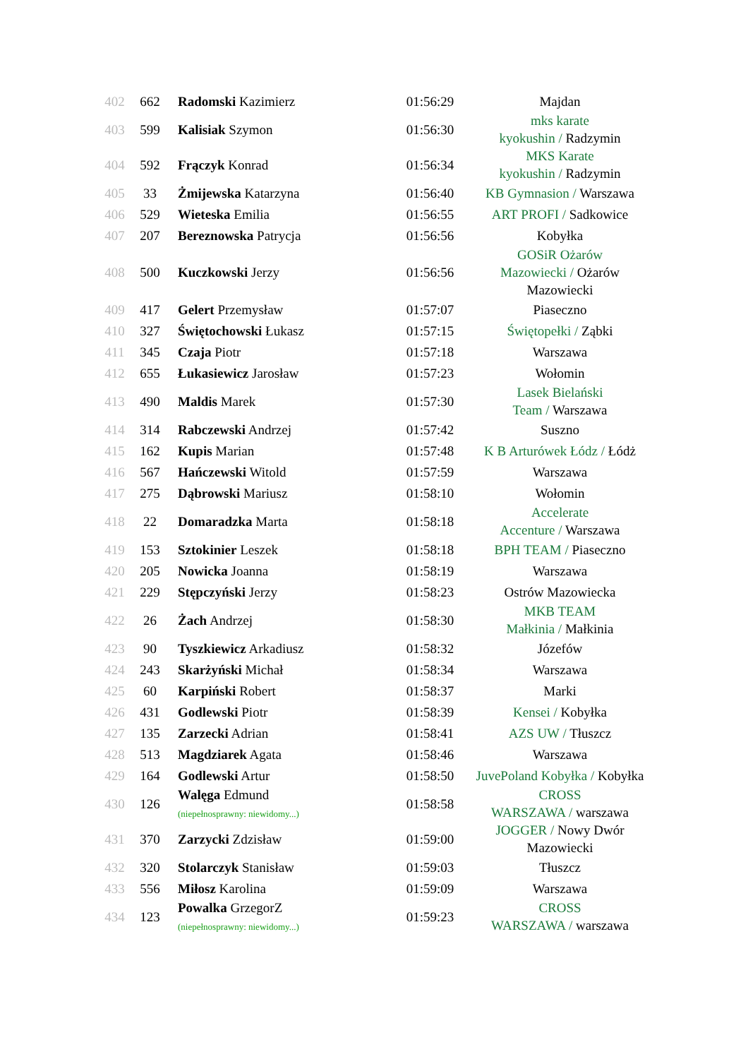| 402 | 662 | Radomski Kazimierz | 01:56:29 | Majdan |
| 403 | 599 | Kalisiak Szymon | 01:56:30 | mks karate kyokushin / Radzymin |
| 404 | 592 | Frączyk Konrad | 01:56:34 | MKS Karate kyokushin / Radzymin |
| 405 | 33 | Żmijewska Katarzyna | 01:56:40 | KB Gymnasion / Warszawa |
| 406 | 529 | Wieteska Emilia | 01:56:55 | ART PROFI / Sadkowice |
| 407 | 207 | Bereznowska Patrycja | 01:56:56 | Kobyłka |
| 408 | 500 | Kuczkowski Jerzy | 01:56:56 | GOSiR Ożarów Mazowiecki / Ożarów Mazowiecki |
| 409 | 417 | Gelert Przemysław | 01:57:07 | Piaseczno |
| 410 | 327 | Świętochowski Łukasz | 01:57:15 | Świętopełki / Ząbki |
| 411 | 345 | Czaja Piotr | 01:57:18 | Warszawa |
| 412 | 655 | Łukasiewicz Jarosław | 01:57:23 | Wołomin |
| 413 | 490 | Maldis Marek | 01:57:30 | Lasek Bielański Team / Warszawa |
| 414 | 314 | Rabczewski Andrzej | 01:57:42 | Suszno |
| 415 | 162 | Kupis Marian | 01:57:48 | K B Arturówek Łódz / Łódż |
| 416 | 567 | Hańczewski Witold | 01:57:59 | Warszawa |
| 417 | 275 | Dąbrowski Mariusz | 01:58:10 | Wołomin |
| 418 | 22 | Domaradzka Marta | 01:58:18 | Accelerate Accenture / Warszawa |
| 419 | 153 | Sztokinier Leszek | 01:58:18 | BPH TEAM / Piaseczno |
| 420 | 205 | Nowicka Joanna | 01:58:19 | Warszawa |
| 421 | 229 | Stępczyński Jerzy | 01:58:23 | Ostrów Mazowiecka |
| 422 | 26 | Żach Andrzej | 01:58:30 | MKB TEAM Małkinia / Małkinia |
| 423 | 90 | Tyszkiewicz Arkadiusz | 01:58:32 | Józefów |
| 424 | 243 | Skarżyński Michał | 01:58:34 | Warszawa |
| 425 | 60 | Karpiński Robert | 01:58:37 | Marki |
| 426 | 431 | Godlewski Piotr | 01:58:39 | Kensei / Kobyłka |
| 427 | 135 | Zarzecki Adrian | 01:58:41 | AZS UW / Tłuszcz |
| 428 | 513 | Magdziarek Agata | 01:58:46 | Warszawa |
| 429 | 164 | Godlewski Artur | 01:58:50 | JuvePoland Kobyłka / Kobyłka |
| 430 | 126 | Walęga Edmund (niepełnosprawny: niewidomy...) | 01:58:58 | CROSS WARSZAWA / warszawa |
| 431 | 370 | Zarzycki Zdzisław | 01:59:00 | JOGGER / Nowy Dwór Mazowiecki |
| 432 | 320 | Stolarczyk Stanisław | 01:59:03 | Tłuszcz |
| 433 | 556 | Miłosz Karolina | 01:59:09 | Warszawa |
| 434 | 123 | Powalka GrzegorZ (niepełnosprawny: niewidomy...) | 01:59:23 | CROSS WARSZAWA / warszawa |